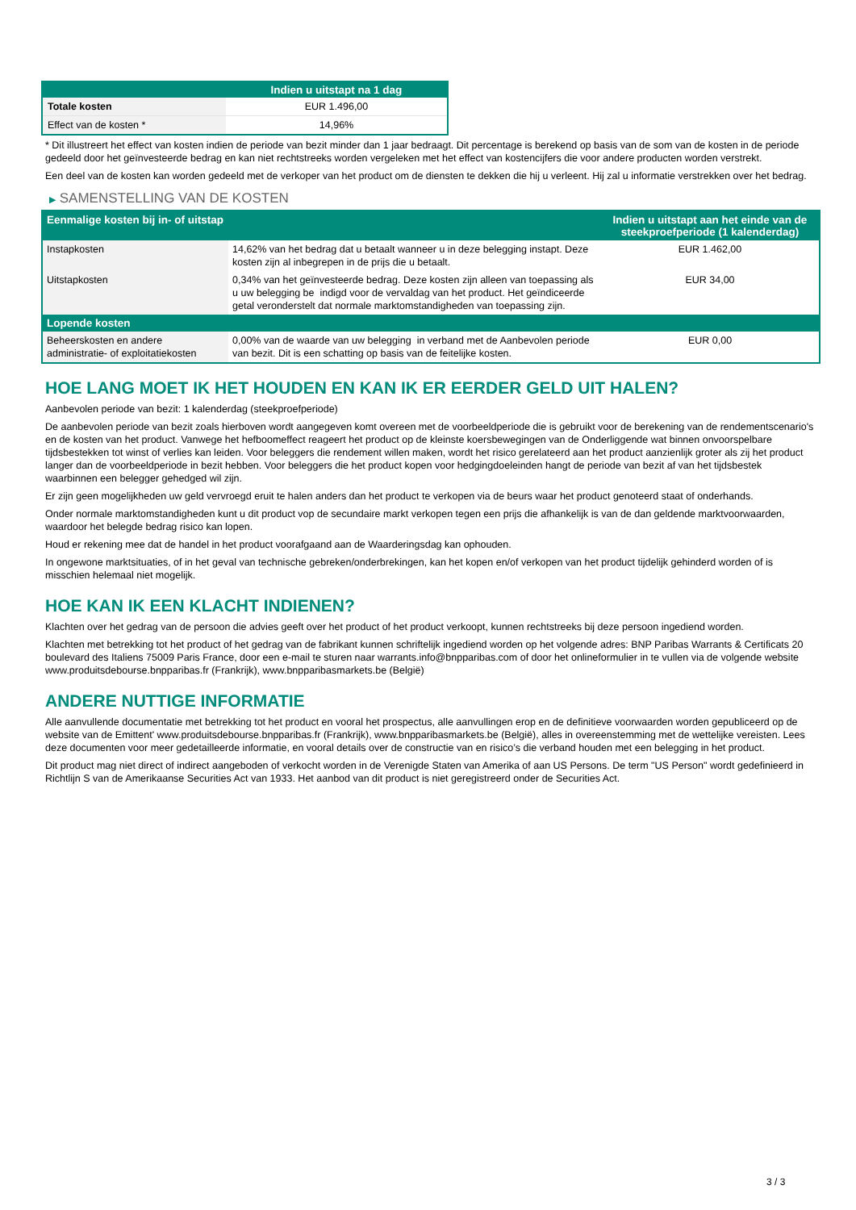| | Indien u uitstapt na 1 dag |
| --- | --- |
| Totale kosten | EUR 1.496,00 |
| Effect van de kosten * | 14,96% |
* Dit illustreert het effect van kosten indien de periode van bezit minder dan 1 jaar bedraagt. Dit percentage is berekend op basis van de som van de kosten in de periode gedeeld door het geïnvesteerde bedrag en kan niet rechtstreeks worden vergeleken met het effect van kostencijfers die voor andere producten worden verstrekt.
Een deel van de kosten kan worden gedeeld met de verkoper van het product om de diensten te dekken die hij u verleent. Hij zal u informatie verstrekken over het bedrag.
▶ SAMENSTELLING VAN DE KOSTEN
| Eenmalige kosten bij in- of uitstap | | Indien u uitstapt aan het einde van de steekproefperiode (1 kalenderdag) |
| --- | --- | --- |
| Instapkosten | 14,62% van het bedrag dat u betaalt wanneer u in deze belegging instapt. Deze kosten zijn al inbegrepen in de prijs die u betaalt. | EUR 1.462,00 |
| Uitstapkosten | 0,34% van het geïnvesteerde bedrag. Deze kosten zijn alleen van toepassing als u uw belegging be indigd voor de vervaldag van het product. Het geïndiceerde getal veronderstelt dat normale marktomstandigheden van toepassing zijn. | EUR 34,00 |
| Lopende kosten | | |
| Beheerskosten en andere administratie- of exploitatiekosten | 0,00% van de waarde van uw belegging in verband met de Aanbevolen periode van bezit. Dit is een schatting op basis van de feitelijke kosten. | EUR 0,00 |
HOE LANG MOET IK HET HOUDEN EN KAN IK ER EERDER GELD UIT HALEN?
Aanbevolen periode van bezit: 1 kalenderdag (steekproefperiode)
De aanbevolen periode van bezit zoals hierboven wordt aangegeven komt overeen met de voorbeeldperiode die is gebruikt voor de berekening van de rendementscenario's en de kosten van het product. Vanwege het hefboomeffect reageert het product op de kleinste koersbewegingen van de Onderliggende wat binnen onvoorspelbare tijdsbestekken tot winst of verlies kan leiden. Voor beleggers die rendement willen maken, wordt het risico gerelateerd aan het product aanzienlijk groter als zij het product langer dan de voorbeeldperiode in bezit hebben. Voor beleggers die het product kopen voor hedgingdoeleinden hangt de periode van bezit af van het tijdsbestek waarbinnen een belegger gehedged wil zijn.
Er zijn geen mogelijkheden uw geld vervroegd eruit te halen anders dan het product te verkopen via de beurs waar het product genoteerd staat of onderhands.
Onder normale marktomstandigheden kunt u dit product vop de secundaire markt verkopen tegen een prijs die afhankelijk is van de dan geldende marktvoorwaarden, waardoor het belegde bedrag risico kan lopen.
Houd er rekening mee dat de handel in het product voorafgaand aan de Waarderingsdag kan ophouden.
In ongewone marktsituaties, of in het geval van technische gebreken/onderbrekingen, kan het kopen en/of verkopen van het product tijdelijk gehinderd worden of is misschien helemaal niet mogelijk.
HOE KAN IK EEN KLACHT INDIENEN?
Klachten over het gedrag van de persoon die advies geeft over het product of het product verkoopt, kunnen rechtstreeks bij deze persoon ingediend worden.
Klachten met betrekking tot het product of het gedrag van de fabrikant kunnen schriftelijk ingediend worden op het volgende adres: BNP Paribas Warrants & Certificats 20 boulevard des Italiens 75009 Paris France, door een e-mail te sturen naar warrants.info@bnpparibas.com of door het onlineformulier in te vullen via de volgende website www.produitsdebourse.bnpparibas.fr (Frankrijk), www.bnpparibasmarkets.be (België)
ANDERE NUTTIGE INFORMATIE
Alle aanvullende documentatie met betrekking tot het product en vooral het prospectus, alle aanvullingen erop en de definitieve voorwaarden worden gepubliceerd op de website van de Emittent' www.produitsdebourse.bnpparibas.fr (Frankrijk), www.bnpparibasmarkets.be (België), alles in overeenstemming met de wettelijke vereisten. Lees deze documenten voor meer gedetailleerde informatie, en vooral details over de constructie van en risico’s die verband houden met een belegging in het product.
Dit product mag niet direct of indirect aangeboden of verkocht worden in de Verenigde Staten van Amerika of aan US Persons. De term "US Person" wordt gedefinieerd in Richtlijn S van de Amerikaanse Securities Act van 1933. Het aanbod van dit product is niet geregistreerd onder de Securities Act.
3 / 3